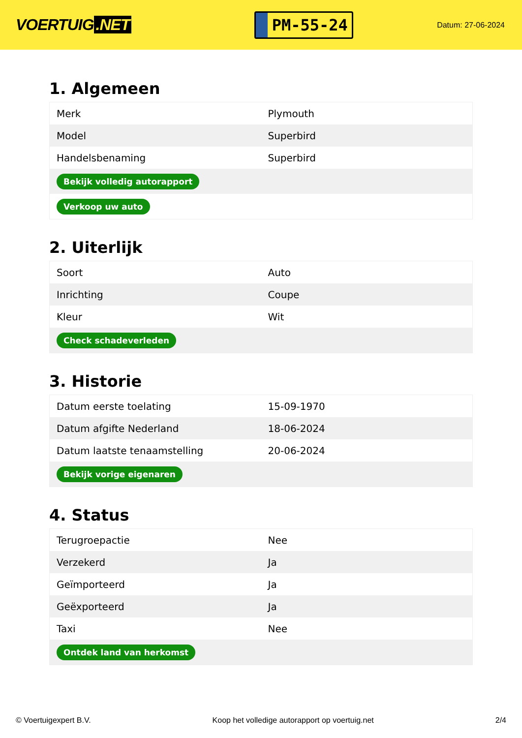VOERTUIG.NET
PM-55-24
Datum: 27-06-2024
1. Algemeen
| Merk | Plymouth |
| Model | Superbird |
| Handelsbenaming | Superbird |
| Bekijk volledig autorapport | |
| Verkoop uw auto | |
2. Uiterlijk
| Soort | Auto |
| Inrichting | Coupe |
| Kleur | Wit |
| Check schadeverleden | |
3. Historie
| Datum eerste toelating | 15-09-1970 |
| Datum afgifte Nederland | 18-06-2024 |
| Datum laatste tenaamstelling | 20-06-2024 |
| Bekijk vorige eigenaren | |
4. Status
| Terugroepactie | Nee |
| Verzekerd | Ja |
| Geïmporteerd | Ja |
| Geëxporteerd | Ja |
| Taxi | Nee |
| Ontdek land van herkomst | |
© Voertuigexpert B.V. Koop het volledige autorapport op voertuig.net 2/4